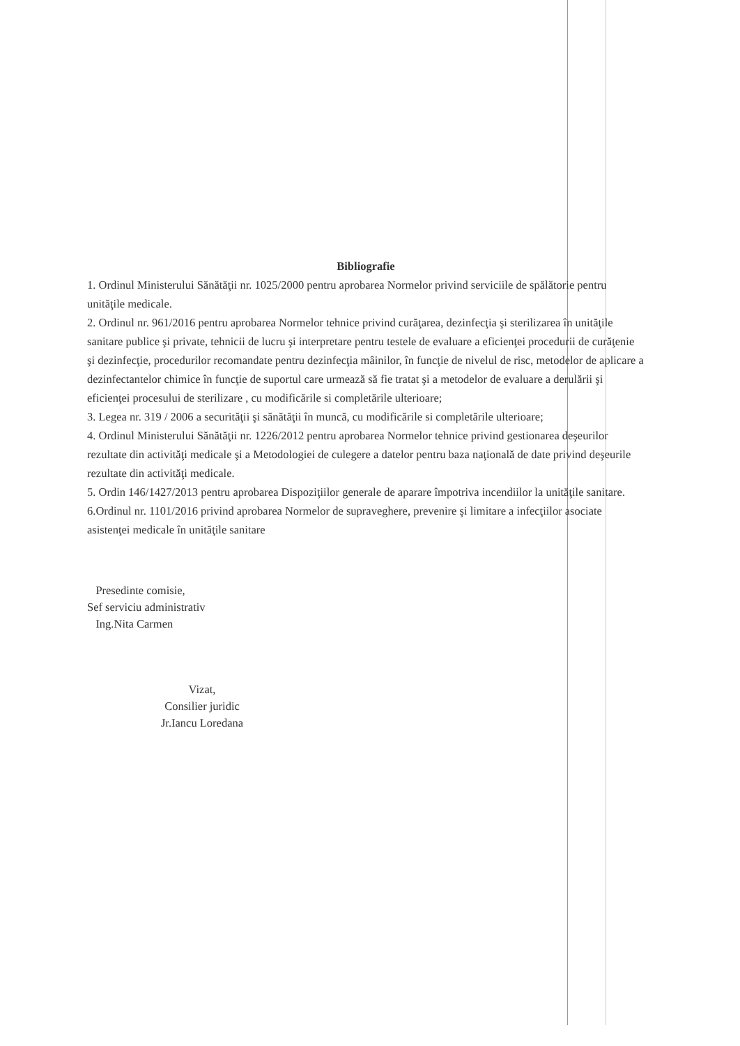Bibliografie
1. Ordinul Ministerului Sănătăţii nr. 1025/2000 pentru aprobarea Normelor privind serviciile de spălătorie pentru unităţile medicale.
2. Ordinul nr. 961/2016 pentru aprobarea Normelor tehnice privind curăţarea, dezinfecţia şi sterilizarea în unităţile sanitare publice şi private, tehnicii de lucru şi interpretare pentru testele de evaluare a eficienţei procedurii de curăţenie şi dezinfecţie, procedurilor recomandate pentru dezinfecţia mâinilor, în funcţie de nivelul de risc, metodelor de aplicare a dezinfectantelor chimice în funcţie de suportul care urmează să fie tratat şi a metodelor de evaluare a derulării şi eficienţei procesului de sterilizare , cu modificările si completările ulterioare;
3. Legea nr. 319 / 2006 a securităţii şi sănătăţii în muncă, cu modificările si completările ulterioare;
4. Ordinul Ministerului Sănătăţii nr. 1226/2012 pentru aprobarea Normelor tehnice privind gestionarea deşeurilor rezultate din activităţi medicale şi a Metodologiei de culegere a datelor pentru baza naţională de date privind deşeurile rezultate din activităţi medicale.
5. Ordin 146/1427/2013 pentru aprobarea Dispoziţiilor generale de aparare împotriva incendiilor la unităţile sanitare.
6.Ordinul nr. 1101/2016 privind aprobarea Normelor de supraveghere, prevenire şi limitare a infecţiilor asociate asistenţei medicale în unităţile sanitare
Presedinte comisie,
Sef serviciu administrativ
Ing.Nita Carmen
Vizat,
Consilier juridic
Jr.Iancu Loredana